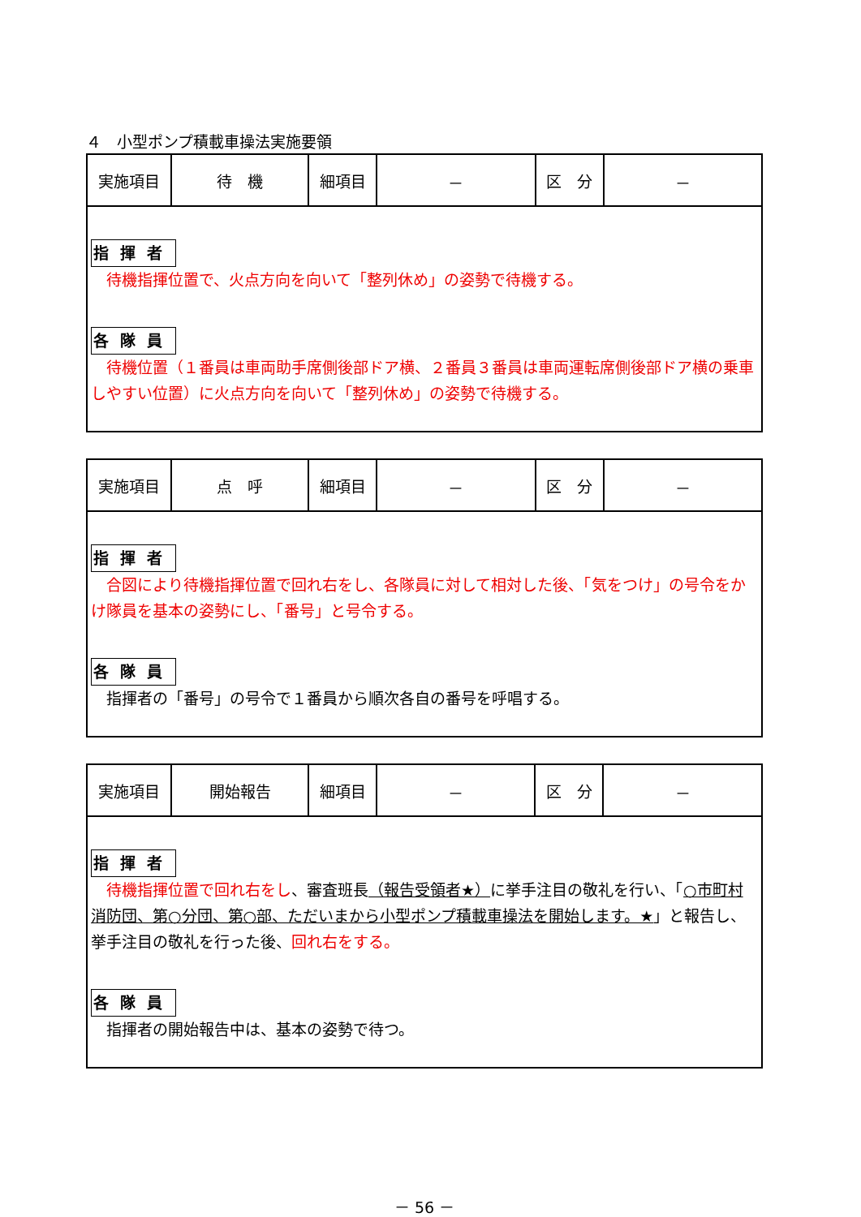４　小型ポンプ積載車操法実施要領
| 実施項目 | 待 機 | 細項目 | － | 区 分 | － |
| 指揮者 待機指揮位置で、火点方向を向いて「整列休め」の姿勢で待機する。 各隊員 待機位置（１番員は車両助手席側後部ドア横、２番員３番員は車両運転席側後部ドア横の乗車しやすい位置）に火点方向を向いて「整列休め」の姿勢で待機する。 | | | | | |
| 実施項目 | 点 呼 | 細項目 | － | 区 分 | － |
| 指揮者 合図により待機指揮位置で回れ右をし、各隊員に対して相対した後、「気をつけ」の号令をかけ隊員を基本の姿勢にし、「番号」と号令する。 各隊員 指揮者の「番号」の号令で１番員から順次各自の番号を呼唱する。 | | | | | |
| 実施項目 | 開始報告 | 細項目 | － | 区 分 | － |
| 指揮者 待機指揮位置で回れ右をし 、審査班長 （報告受領者★） に挙手注目の敬礼を行い、「 ○市町村消防団、第○分団、第○部、ただいまから小型ポンプ積載車操法を開始します。★ 」と報告し、挙手注目の敬礼を行った後、 回れ右をする。 各隊員 指揮者の開始報告中は、基本の姿勢で待つ。 | | | | | |
－ 56 －